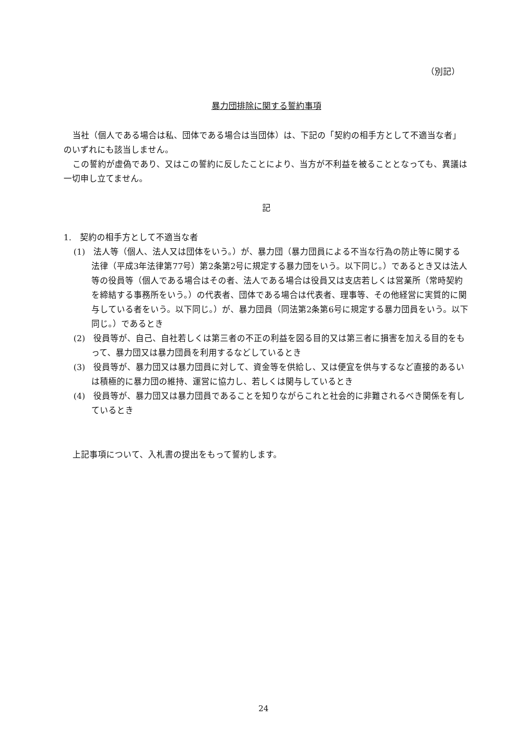（別記）
暴力団排除に関する誓約事項
当社（個人である場合は私、団体である場合は当団体）は、下記の「契約の相手方として不適当な者」のいずれにも該当しません。
この誓約が虚偽であり、又はこの誓約に反したことにより、当方が不利益を被ることとなっても、異議は一切申し立てません。
記
1.　契約の相手方として不適当な者
(1)　法人等（個人、法人又は団体をいう。）が、暴力団（暴力団員による不当な行為の防止等に関する法律（平成3年法律第77号）第2条第2号に規定する暴力団をいう。以下同じ。）であるとき又は法人等の役員等（個人である場合はその者、法人である場合は役員又は支店若しくは営業所（常時契約を締結する事務所をいう。）の代表者、団体である場合は代表者、理事等、その他経営に実質的に関与している者をいう。以下同じ。）が、暴力団員（同法第2条第6号に規定する暴力団員をいう。以下同じ。）であるとき
(2)　役員等が、自己、自社若しくは第三者の不正の利益を図る目的又は第三者に損害を加える目的をもって、暴力団又は暴力団員を利用するなどしているとき
(3)　役員等が、暴力団又は暴力団員に対して、資金等を供給し、又は便宜を供与するなど直接的あるいは積極的に暴力団の維持、運営に協力し、若しくは関与しているとき
(4)　役員等が、暴力団又は暴力団員であることを知りながらこれと社会的に非難されるべき関係を有しているとき
上記事項について、入札書の提出をもって誓約します。
24